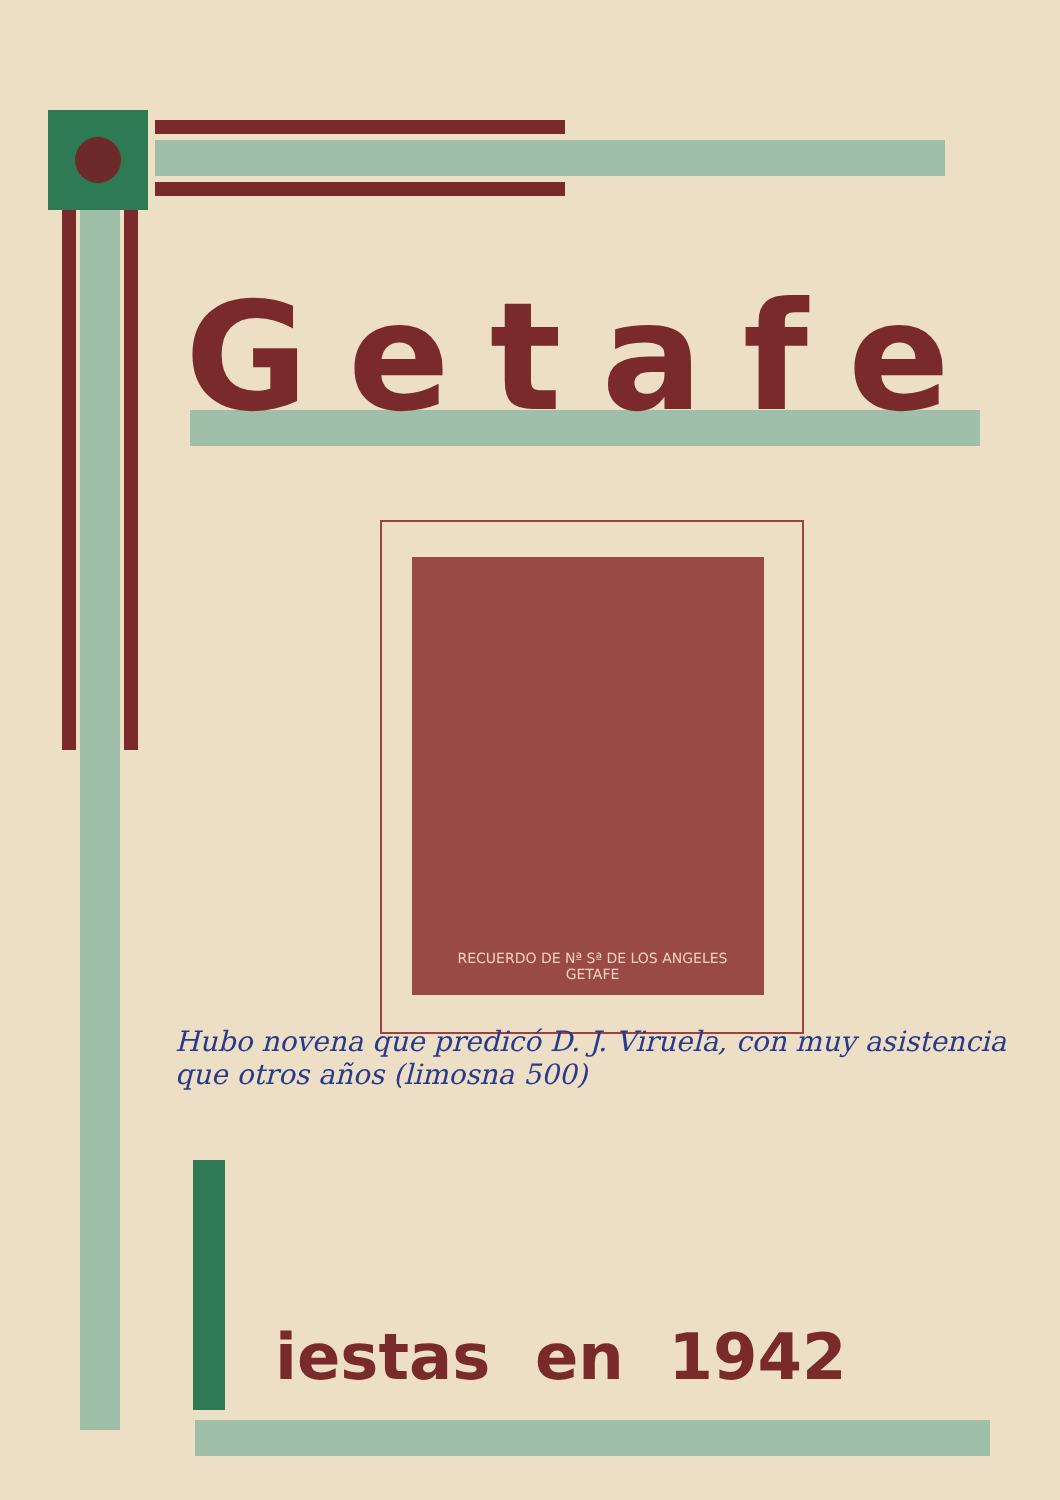Getafe
RECUERDO DE Nª Sª DE LOS ANGELES
GETAFE
Hubo novena que predicó D. J. Viruela, con muy asistencia
que otros años (limosna 500)
iestas en 1942